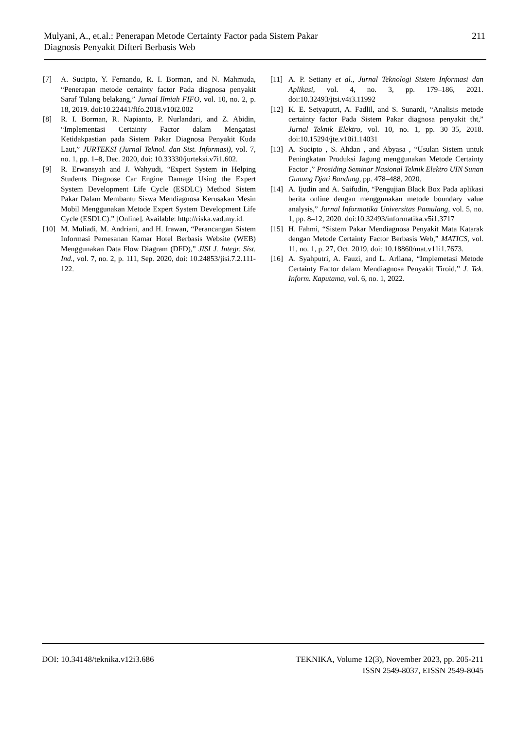Mulyani, A., et.al.: Penerapan Metode Certainty Factor pada Sistem Pakar
Diagnosis Penyakit Difteri Berbasis Web
211
[7] A. Sucipto, Y. Fernando, R. I. Borman, and N. Mahmuda, “Penerapan metode certainty factor Pada diagnosa penyakit Saraf Tulang belakang,” Jurnal Ilmiah FIFO, vol. 10, no. 2, p. 18, 2019. doi:10.22441/fifo.2018.v10i2.002
[8] R. I. Borman, R. Napianto, P. Nurlandari, and Z. Abidin, “Implementasi Certainty Factor dalam Mengatasi Ketidakpastian pada Sistem Pakar Diagnosa Penyakit Kuda Laut,” JURTEKSI (Jurnal Teknol. dan Sist. Informasi), vol. 7, no. 1, pp. 1–8, Dec. 2020, doi: 10.33330/jurteksi.v7i1.602.
[9] R. Erwansyah and J. Wahyudi, “Expert System in Helping Students Diagnose Car Engine Damage Using the Expert System Development Life Cycle (ESDLC) Method Sistem Pakar Dalam Membantu Siswa Mendiagnosa Kerusakan Mesin Mobil Menggunakan Metode Expert System Development Life Cycle (ESDLC).” [Online]. Available: http://riska.vad.my.id.
[10]
M. Muliadi, M. Andriani, and H. Irawan, “Perancangan Sistem Informasi Pemesanan Kamar Hotel Berbasis Website (WEB) Menggunakan Data Flow Diagram (DFD),” JISI J. Integr. Sist. Ind., vol. 7, no. 2, p. 111, Sep. 2020, doi: 10.24853/jisi.7.2.111-122.
[11]
A. P. Setiany et al., Jurnal Teknologi Sistem Informasi dan Aplikasi, vol. 4, no. 3, pp. 179–186, 2021. doi:10.32493/jtsi.v4i3.11992
[12]
K. E. Setyaputri, A. Fadlil, and S. Sunardi, “Analisis metode certainty factor Pada Sistem Pakar diagnosa penyakit tht,” Jurnal Teknik Elektro, vol. 10, no. 1, pp. 30–35, 2018. doi:10.15294/jte.v10i1.14031
[13]
A. Sucipto , S. Ahdan , and Abyasa , “Usulan Sistem untuk Peningkatan Produksi Jagung menggunakan Metode Certainty Factor ,” Prosiding Seminar Nasional Teknik Elektro UIN Sunan Gunung Djati Bandung, pp. 478–488, 2020.
[14]
A. Ijudin and A. Saifudin, “Pengujian Black Box Pada aplikasi berita online dengan menggunakan metode boundary value analysis,” Jurnal Informatika Universitas Pamulang, vol. 5, no. 1, pp. 8–12, 2020. doi:10.32493/informatika.v5i1.3717
[15]
H. Fahmi, “Sistem Pakar Mendiagnosa Penyakit Mata Katarak dengan Metode Certainty Factor Berbasis Web,” MATICS, vol. 11, no. 1, p. 27, Oct. 2019, doi: 10.18860/mat.v11i1.7673.
[16]
A. Syahputri, A. Fauzi, and L. Arliana, “Implemetasi Metode Certainty Factor dalam Mendiagnosa Penyakit Tiroid,” J. Tek. Inform. Kaputama, vol. 6, no. 1, 2022.
DOI: 10.34148/teknika.v12i3.686
TEKNIKA, Volume 12(3), November 2023, pp. 205-211
ISSN 2549-8037, EISSN 2549-8045